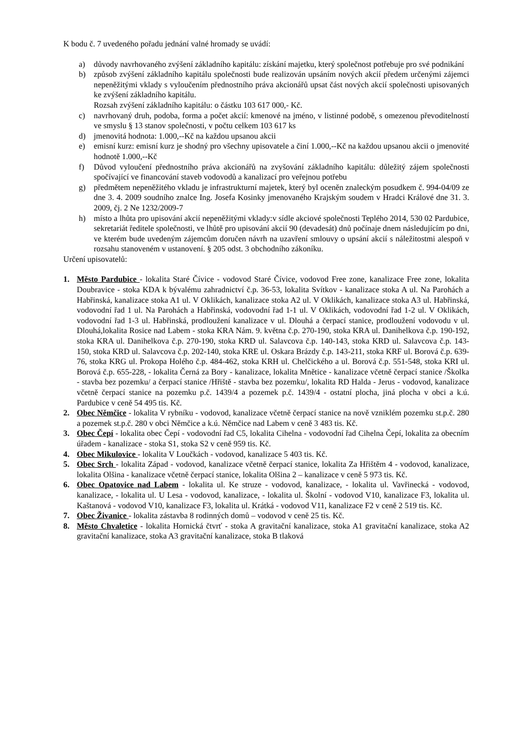K bodu č. 7 uvedeného pořadu jednání valné hromady se uvádí:
a) důvody navrhovaného zvýšení základního kapitálu: získání majetku, který společnost potřebuje pro své podnikání
b) způsob zvýšení základního kapitálu společnosti bude realizován upsáním nových akcií předem určenými zájemci nepeněžitými vklady s vyloučením přednostního práva akcionářů upsat část nových akcií společnosti upisovaných ke zvýšení základního kapitálu.
Rozsah zvýšení základního kapitálu: o částku 103 617 000,- Kč.
c) navrhovaný druh, podoba, forma a počet akcií: kmenové na jméno, v listinné podobě, s omezenou převoditelností ve smyslu § 13 stanov společnosti, v počtu celkem 103 617 ks
d) jmenovitá hodnota: 1.000,--Kč na každou upsanou akcii
e) emisní kurz: emisní kurz je shodný pro všechny upisovatele a činí 1.000,--Kč na každou upsanou akcii o jmenovité hodnotě 1.000,--Kč
f) Důvod vyloučení přednostního práva akcionářů na zvyšování základního kapitálu: důležitý zájem společnosti spočívající ve financování staveb vodovodů a kanalizací pro veřejnou potřebu
g) předmětem nepeněžitého vkladu je infrastrukturní majetek, který byl oceněn znaleckým posudkem č. 994-04/09 ze dne 3. 4. 2009 soudního znalce Ing. Josefa Kosinky jmenovaného Krajským soudem v Hradci Králové dne 31. 3. 2009, čj. 2 Ne 1232/2009-7
h) místo a lhůta pro upisování akcií nepeněžitými vklady:v sídle akciové společnosti Teplého 2014, 530 02 Pardubice, sekretariát ředitele společnosti, ve lhůtě pro upisování akcií 90 (devadesát) dnů počínaje dnem následujícím po dni, ve kterém bude uvedeným zájemcům doručen návrh na uzavření smlouvy o upsání akcií s náležitostmi alespoň v rozsahu stanoveném v ustanovení. § 205 odst. 3 obchodního zákoníku.
Určení upisovatelů:
1. Město Pardubice - lokalita Staré Čívice - vodovod Staré Čívice, vodovod Free zone, kanalizace Free zone, lokalita Doubravice - stoka KDA k bývalému zahradnictví č.p. 36-53, lokalita Svítkov - kanalizace stoka A ul. Na Parohách a Habřinská, kanalizace stoka A1 ul. V Oklikách, kanalizace stoka A2 ul. V Oklikách, kanalizace stoka A3 ul. Habřinská, vodovodní řad 1 ul. Na Parohách a Habřinská, vodovodní řad 1-1 ul. V Oklikách, vodovodní řad 1-2 ul. V Oklikách, vodovodní řad 1-3 ul. Habřinská, prodloužení kanalizace v ul. Dlouhá a čerpací stanice, prodloužení vodovodu v ul. Dlouhá,lokalita Rosice nad Labem - stoka KRA Nám. 9. května č.p. 270-190, stoka KRA ul. Danihelkova č.p. 190-192, stoka KRA ul. Danihelkova č.p. 270-190, stoka KRD ul. Salavcova č.p. 140-143, stoka KRD ul. Salavcova č.p. 143-150, stoka KRD ul. Salavcova č.p. 202-140, stoka KRE ul. Oskara Brázdy č.p. 143-211, stoka KRF ul. Borová č.p. 639-76, stoka KRG ul. Prokopa Holého č.p. 484-462, stoka KRH ul. Chelčického a ul. Borová č.p. 551-548, stoka KRI ul. Borová č.p. 655-228, - lokalita Černá za Bory - kanalizace, lokalita Mnětice - kanalizace včetně čerpací stanice /Školka - stavba bez pozemku/ a čerpací stanice /Hřiště - stavba bez pozemku/, lokalita RD Halda - Jerus - vodovod, kanalizace včetně čerpací stanice na pozemku p.č. 1439/4 a pozemek p.č. 1439/4 - ostatní plocha, jiná plocha v obci a k.ú. Pardubice v ceně 54 495 tis. Kč.
2. Obec Němčice - lokalita V rybníku - vodovod, kanalizace včetně čerpací stanice na nově vzniklém pozemku st.p.č. 280 a pozemek st.p.č. 280 v obci Němčice a k.ú. Němčice nad Labem v ceně 3 483 tis. Kč.
3. Obec Čepí - lokalita obec Čepí - vodovodní řad C5, lokalita Cihelna - vodovodní řad Cihelna Čepí, lokalita za obecním úřadem - kanalizace - stoka S1, stoka S2 v ceně 959 tis. Kč.
4. Obec Mikulovice - lokalita V Loučkách - vodovod, kanalizace 5 403 tis. Kč.
5. Obec Srch - lokalita Západ - vodovod, kanalizace včetně čerpací stanice, lokalita Za Hřištěm 4 - vodovod, kanalizace, lokalita Olšina - kanalizace včetně čerpací stanice, lokalita Olšina 2 – kanalizace v ceně 5 973 tis. Kč.
6. Obec Opatovice nad Labem - lokalita ul. Ke struze - vodovod, kanalizace, - lokalita ul. Vavřinecká - vodovod, kanalizace, - lokalita ul. U Lesa - vodovod, kanalizace, - lokalita ul. Školní - vodovod V10, kanalizace F3, lokalita ul. Kaštanová - vodovod V10, kanalizace F3, lokalita ul. Krátká - vodovod V11, kanalizace F2 v ceně 2 519 tis. Kč.
7. Obec Živanice - lokalita zástavba 8 rodinných domů – vodovod v ceně 25 tis. Kč.
8. Město Chvaletice - lokalita Hornická čtvrť - stoka A gravitační kanalizace, stoka A1 gravitační kanalizace, stoka A2 gravitační kanalizace, stoka A3 gravitační kanalizace, stoka B tlaková